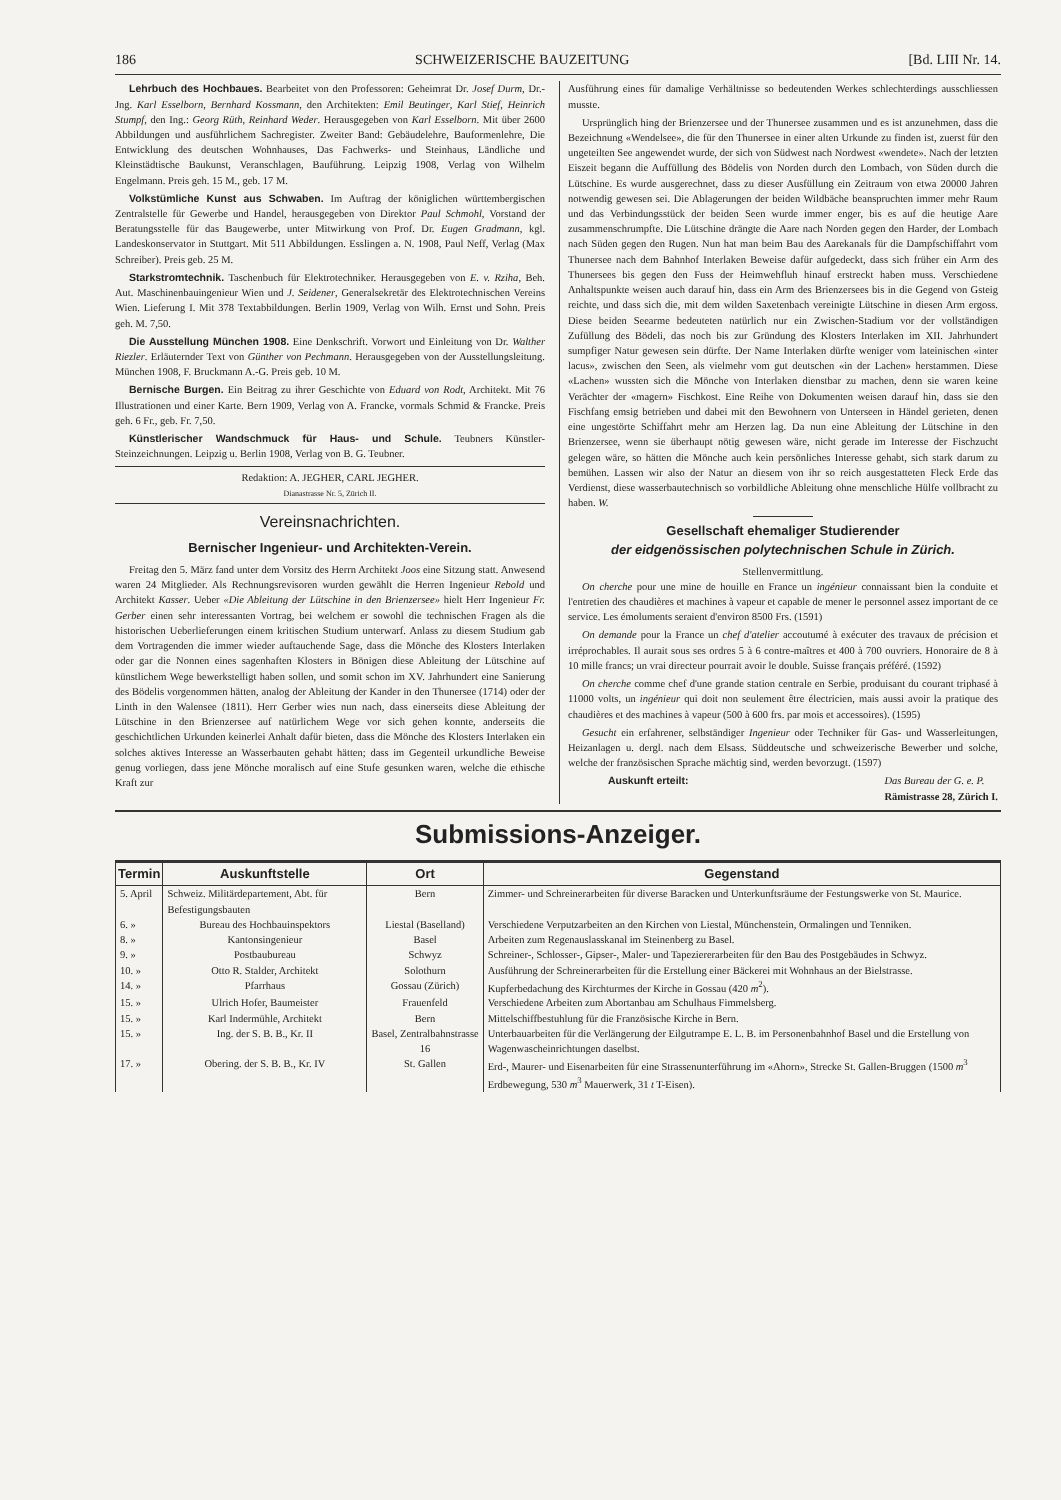186 SCHWEIZERISCHE BAUZEITUNG [Bd. LIII Nr. 14.
Lehrbuch des Hochbaues. Bearbeitet von den Professoren: Geheimrat Dr. Josef Durm, Dr.-Jng. Karl Esselborn, Bernhard Kossmann, den Architekten: Emil Beutinger, Karl Stief, Heinrich Stumpf, den Ing.: Georg Rüth, Reinhard Weder. Herausgegeben von Karl Esselborn. Mit über 2600 Abbildungen und ausführlichem Sachregister. Zweiter Band: Gebäudelehre, Bauformenlehre, Die Entwicklung des deutschen Wohnhauses, Das Fachwerks- und Steinhaus, Ländliche und Kleinstädtische Baukunst, Veranschlagen, Bauführung. Leipzig 1908, Verlag von Wilhelm Engelmann. Preis geh. 15 M., geb. 17 M.
Volkstümliche Kunst aus Schwaben. Im Auftrag der königlichen württembergischen Zentralstelle für Gewerbe und Handel, herausgegeben von Direktor Paul Schmohl, Vorstand der Beratungsstelle für das Baugewerbe, unter Mitwirkung von Prof. Dr. Eugen Gradmann, kgl. Landeskonservator in Stuttgart. Mit 511 Abbildungen. Esslingen a. N. 1908, Paul Neff, Verlag (Max Schreiber). Preis geb. 25 M.
Starkstromtechnik. Taschenbuch für Elektrotechniker. Herausgegeben von E. v. Rziha, Beh. Aut. Maschinenbauingenieur Wien und J. Seidener, Generalsekretär des Elektrotechnischen Vereins Wien. Lieferung I. Mit 378 Textabbildungen. Berlin 1909, Verlag von Wilh. Ernst und Sohn. Preis geh. M. 7,50.
Die Ausstellung München 1908. Eine Denkschrift. Vorwort und Einleitung von Dr. Walther Riezler. Erläuternder Text von Günther von Pechmann. Herausgegeben von der Ausstellungsleitung. München 1908, F. Bruckmann A.-G. Preis geb. 10 M.
Bernische Burgen. Ein Beitrag zu ihrer Geschichte von Eduard von Rodt, Architekt. Mit 76 Illustrationen und einer Karte. Bern 1909, Verlag von A. Francke, vormals Schmid & Francke. Preis geh. 6 Fr., geb. Fr. 7,50.
Künstlerischer Wandschmuck für Haus- und Schule. Teubners Künstler-Steinzeichnungen. Leipzig u. Berlin 1908, Verlag von B. G. Teubner.
Redaktion: A. JEGHER, CARL JEGHER.
Dianastrasse Nr. 5, Zürich II.
Vereinsnachrichten.
Bernischer Ingenieur- und Architekten-Verein.
Freitag den 5. März fand unter dem Vorsitz des Herrn Architekt Joos eine Sitzung statt. Anwesend waren 24 Mitglieder. Als Rechnungsrevisoren wurden gewählt die Herren Ingenieur Rebold und Architekt Kasser. Ueber «Die Ableitung der Lütschine in den Brienzersee» hielt Herr Ingenieur Fr. Gerber einen sehr interessanten Vortrag, bei welchem er sowohl die technischen Fragen als die historischen Ueberlieferungen einem kritischen Studium unterwarf. Anlass zu diesem Studium gab dem Vortragenden die immer wieder auftauchende Sage, dass die Mönche des Klosters Interlaken oder gar die Nonnen eines sagenhaften Klosters in Bönigen diese Ableitung der Lütschine auf künstlichem Wege bewerkstelligt haben sollen, und somit schon im XV. Jahrhundert eine Sanierung des Bödelis vorgenommen hätten, analog der Ableitung der Kander in den Thunersee (1714) oder der Linth in den Walensee (1811). Herr Gerber wies nun nach, dass einerseits diese Ableitung der Lütschine in den Brienzersee auf natürlichem Wege vor sich gehen konnte, anderseits die geschichtlichen Urkunden keinerlei Anhalt dafür bieten, dass die Mönche des Klosters Interlaken ein solches aktives Interesse an Wasserbauten gehabt hätten; dass im Gegenteil urkundliche Beweise genug vorliegen, dass jene Mönche moralisch auf eine Stufe gesunken waren, welche die ethische Kraft zur
Ausführung eines für damalige Verhältnisse so bedeutenden Werkes schlechterdings ausschliessen musste.
Ursprünglich hing der Brienzersee und der Thunersee zusammen und es ist anzunehmen, dass die Bezeichnung «Wendelsee», die für den Thunersee in einer alten Urkunde zu finden ist, zuerst für den ungeteilten See angewendet wurde, der sich von Südwest nach Nordwest «wendete». Nach der letzten Eiszeit begann die Auffüllung des Bödelis von Norden durch den Lombach, von Süden durch die Lütschine. Es wurde ausgerechnet, dass zu dieser Ausfüllung ein Zeitraum von etwa 20000 Jahren notwendig gewesen sei. Die Ablagerungen der beiden Wildbäche beanspruchten immer mehr Raum und das Verbindungsstück der beiden Seen wurde immer enger, bis es auf die heutige Aare zusammenschrumpfte. Die Lütschine drängte die Aare nach Norden gegen den Harder, der Lombach nach Süden gegen den Rugen. Nun hat man beim Bau des Aarekanals für die Dampfschiffahrt vom Thunersee nach dem Bahnhof Interlaken Beweise dafür aufgedeckt, dass sich früher ein Arm des Thunersees bis gegen den Fuss der Heimwehfluh hinauf erstreckt haben muss. Verschiedene Anhaltspunkte weisen auch darauf hin, dass ein Arm des Brienzersees bis in die Gegend von Gsteig reichte, und dass sich die, mit dem wilden Saxetenbach vereinigte Lütschine in diesen Arm ergoss. Diese beiden Seearme bedeuteten natürlich nur ein Zwischen-Stadium vor der vollständigen Zufüllung des Bödeli, das noch bis zur Gründung des Klosters Interlaken im XII. Jahrhundert sumpfiger Natur gewesen sein dürfte. Der Name Interlaken dürfte weniger vom lateinischen «inter lacus», zwischen den Seen, als vielmehr vom gut deutschen «in der Lachen» herstammen. Diese «Lachen» wussten sich die Mönche von Interlaken dienstbar zu machen, denn sie waren keine Verächter der «magern» Fischkost. Eine Reihe von Dokumenten weisen darauf hin, dass sie den Fischfang emsig betrieben und dabei mit den Bewohnern von Unterseen in Händel gerieten, denen eine ungestörte Schiffahrt mehr am Herzen lag. Da nun eine Ableitung der Lütschine in den Brienzersee, wenn sie überhaupt nötig gewesen wäre, nicht gerade im Interesse der Fischzucht gelegen wäre, so hätten die Mönche auch kein persönliches Interesse gehabt, sich stark darum zu bemühen. Lassen wir also der Natur an diesem von ihr so reich ausgestatteten Fleck Erde das Verdienst, diese wasserbautechnisch so vorbildliche Ableitung ohne menschliche Hülfe vollbracht zu haben. W.
Gesellschaft ehemaliger Studierender
der eidgenössischen polytechnischen Schule in Zürich.
Stellenvermittlung.
On cherche pour une mine de houille en France un ingénieur connaissant bien la conduite et l'entretien des chaudières et machines à vapeur et capable de mener le personnel assez important de ce service. Les émoluments seraient d'environ 8500 Frs. (1591)
On demande pour la France un chef d'atelier accoutumé à exécuter des travaux de précision et irréprochables. Il aurait sous ses ordres 5 à 6 contre-maîtres et 400 à 700 ouvriers. Honoraire de 8 à 10 mille francs; un vrai directeur pourrait avoir le double. Suisse français préféré. (1592)
On cherche comme chef d'une grande station centrale en Serbie, produisant du courant triphasé à 11000 volts, un ingénieur qui doit non seulement être électricien, mais aussi avoir la pratique des chaudières et des machines à vapeur (500 à 600 frs. par mois et accessoires). (1595)
Gesucht ein erfahrener, selbständiger Ingenieur oder Techniker für Gas- und Wasserleitungen, Heizanlagen u. dergl. nach dem Elsass. Süddeutsche und schweizerische Bewerber und solche, welche der französischen Sprache mächtig sind, werden bevorzugt. (1597)
Auskunft erteilt: Das Bureau der G. e. P.
Rämistrasse 28, Zürich I.
Submissions-Anzeiger.
| Termin | Auskunftstelle | Ort | Gegenstand |
| --- | --- | --- | --- |
| 5. April | Schweiz. Militärdepartement, Abt. für Befestigungsbauten | Bern | Zimmer- und Schreinerarbeiten für diverse Baracken und Unterkunftsräume der Festungswerke von St. Maurice. |
| 6. » | Bureau des Hochbauinspektors | Liestal (Baselland) | Verschiedene Verputzarbeiten an den Kirchen von Liestal, Münchenstein, Ormalingen und Tenniken. |
| 8. » | Kantonsingenieur | Basel | Arbeiten zum Regenauslasskanal im Steinenberg zu Basel. |
| 9. » | Postbaubureau | Schwyz | Schreiner-, Schlosser-, Gipser-, Maler- und Tapeziererarbeiten für den Bau des Postgebäudes in Schwyz. |
| 10. » | Otto R. Stalder, Architekt | Solothurn | Ausführung der Schreinerarbeiten für die Erstellung einer Bäckerei mit Wohnhaus an der Bielstrasse. |
| 14. » | Pfarrhaus | Gossau (Zürich) | Kupferbedachung des Kirchturmes der Kirche in Gossau (420 m<sup>2</sup>). |
| 15. » | Ulrich Hofer, Baumeister | Frauenfeld | Verschiedene Arbeiten zum Abortanbau am Schulhaus Fimmelsberg. |
| 15. » | Karl Indermühle, Architekt | Bern | Mittelschiffbestuhlung für die Französische Kirche in Bern. |
| 15. » | Ing. der S. B. B., Kr. II | Basel, Zentralbahnstrasse 16 | Unterbauarbeiten für die Verlängerung der Eilgutrampe E. L. B. im Personenbahnhof Basel und die Erstellung von Wagenwascheinrichtungen daselbst. |
| 17. » | Obering. der S. B. B., Kr. IV | St. Gallen | Erd-, Maurer- und Eisenarbeiten für eine Strassenunterführung im «Ahorn», Strecke St. Gallen-Bruggen (1500 m<sup>3</sup> Erdbewegung, 530 m<sup>3</sup> Mauerwerk, 31 t T-Eisen). |